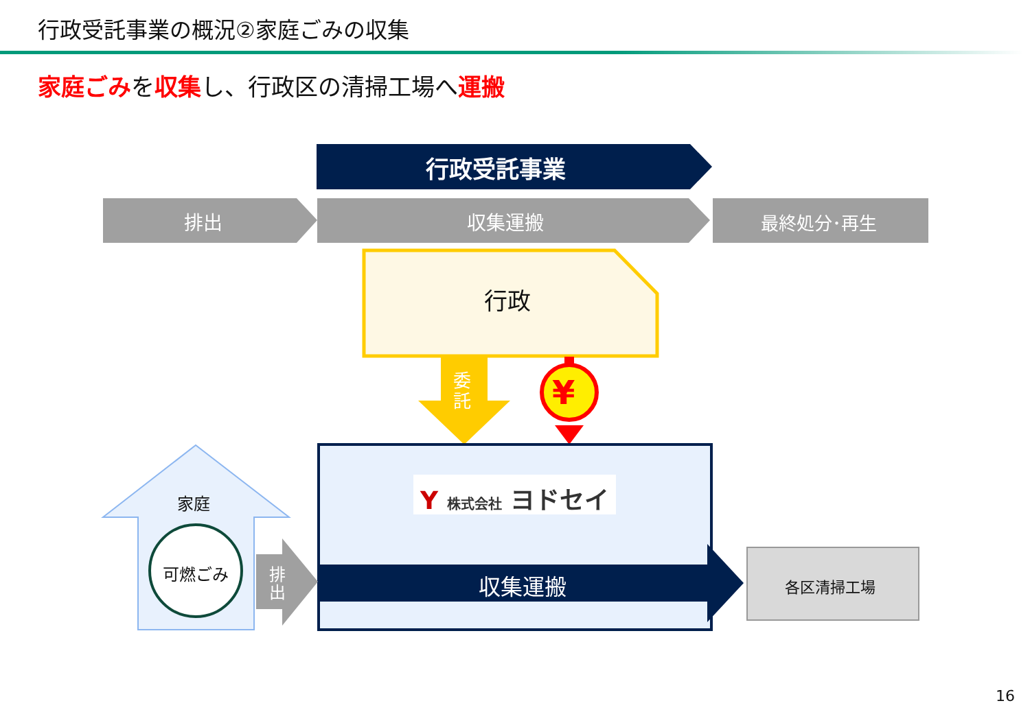行政受託事業の概況②家庭ごみの収集
家庭ごみを収集し、行政区の清掃工場へ運搬
行政受託事業
排出 収集運搬 最終処分･再生
行政
委託
¥
Y 株式会社 ヨドセイ
家庭
可燃ごみ
排出
収集運搬 各区清掃工場
16